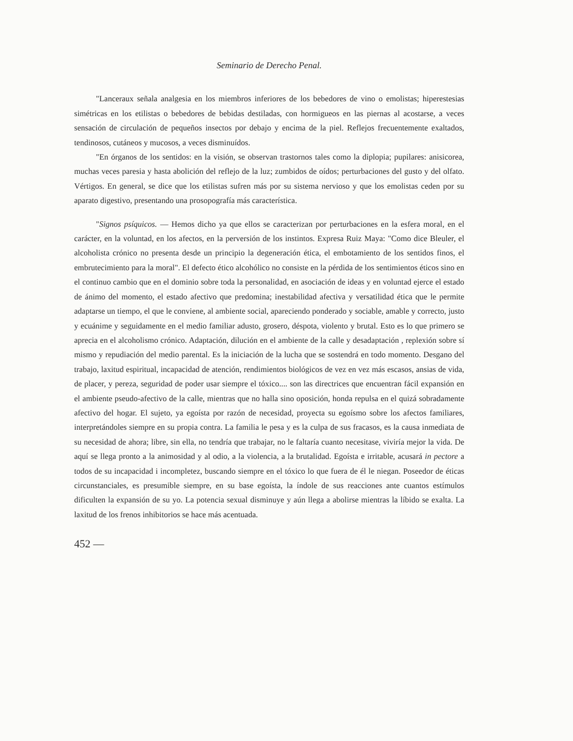Seminario de Derecho Penal.
"Lanceraux señala analgesia en los miembros inferiores de los bebedores de vino o emolistas; hiperestesias simétricas en los etilistas o bebedores de bebidas destiladas, con hormigueos en las piernas al acostarse, a veces sensación de circulación de pequeños insectos por debajo y encima de la piel. Reflejos frecuentemente exaltados, tendinosos, cutáneos y mucosos, a veces disminuídos.
"En órganos de los sentidos: en la visión, se observan trastornos tales como la diplopia; pupilares: anisicorea, muchas veces paresia y hasta abolición del reflejo de la luz; zumbidos de oídos; perturbaciones del gusto y del olfato. Vértigos. En general, se dice que los etilistas sufren más por su sistema nervioso y que los emolistas ceden por su aparato digestivo, presentando una prosopografía más característica.
"Signos psíquicos. — Hemos dicho ya que ellos se caracterizan por perturbaciones en la esfera moral, en el carácter, en la voluntad, en los afectos, en la perversión de los instintos. Expresa Ruiz Maya: "Como dice Bleuler, el alcoholista crónico no presenta desde un principio la degeneración ética, el embotamiento de los sentidos finos, el embrutecimiento para la moral". El defecto ético alcohólico no consiste en la pérdida de los sentimientos éticos sino en el continuo cambio que en el dominio sobre toda la personalidad, en asociación de ideas y en voluntad ejerce el estado de ánimo del momento, el estado afectivo que predomina; inestabilidad afectiva y versatilidad ética que le permite adaptarse un tiempo, el que le conviene, al ambiente social, apareciendo ponderado y sociable, amable y correcto, justo y ecuánime y seguidamente en el medio familiar adusto, grosero, déspota, violento y brutal. Esto es lo que primero se aprecia en el alcoholismo crónico. Adaptación, dilución en el ambiente de la calle y desadaptación , replexión sobre sí mismo y repudiación del medio parental. Es la iniciación de la lucha que se sostendrá en todo momento. Desgano del trabajo, laxitud espiritual, incapacidad de atención, rendimientos biológicos de vez en vez más escasos, ansias de vida, de placer, y pereza, seguridad de poder usar siempre el tóxico.... son las directrices que encuentran fácil expansión en el ambiente pseudo-afectivo de la calle, mientras que no halla sino oposición, honda repulsa en el quizá sobradamente afectivo del hogar. El sujeto, ya egoísta por razón de necesidad, proyecta su egoísmo sobre los afectos familiares, interpretándoles siempre en su propia contra. La familia le pesa y es la culpa de sus fracasos, es la causa inmediata de su necesidad de ahora; libre, sin ella, no tendría que trabajar, no le faltaría cuanto necesitase, viviría mejor la vida. De aquí se llega pronto a la animosidad y al odio, a la violencia, a la brutalidad. Egoísta e irritable, acusará in pectore a todos de su incapacidad i incompletez, buscando siempre en el tóxico lo que fuera de él le niegan. Poseedor de éticas circunstanciales, es presumible siempre, en su base egoísta, la índole de sus reacciones ante cuantos estímulos dificulten la expansión de su yo. La potencia sexual disminuye y aún llega a abolirse mientras la líbido se exalta. La laxitud de los frenos inhibitorios se hace más acentuada.
452 —